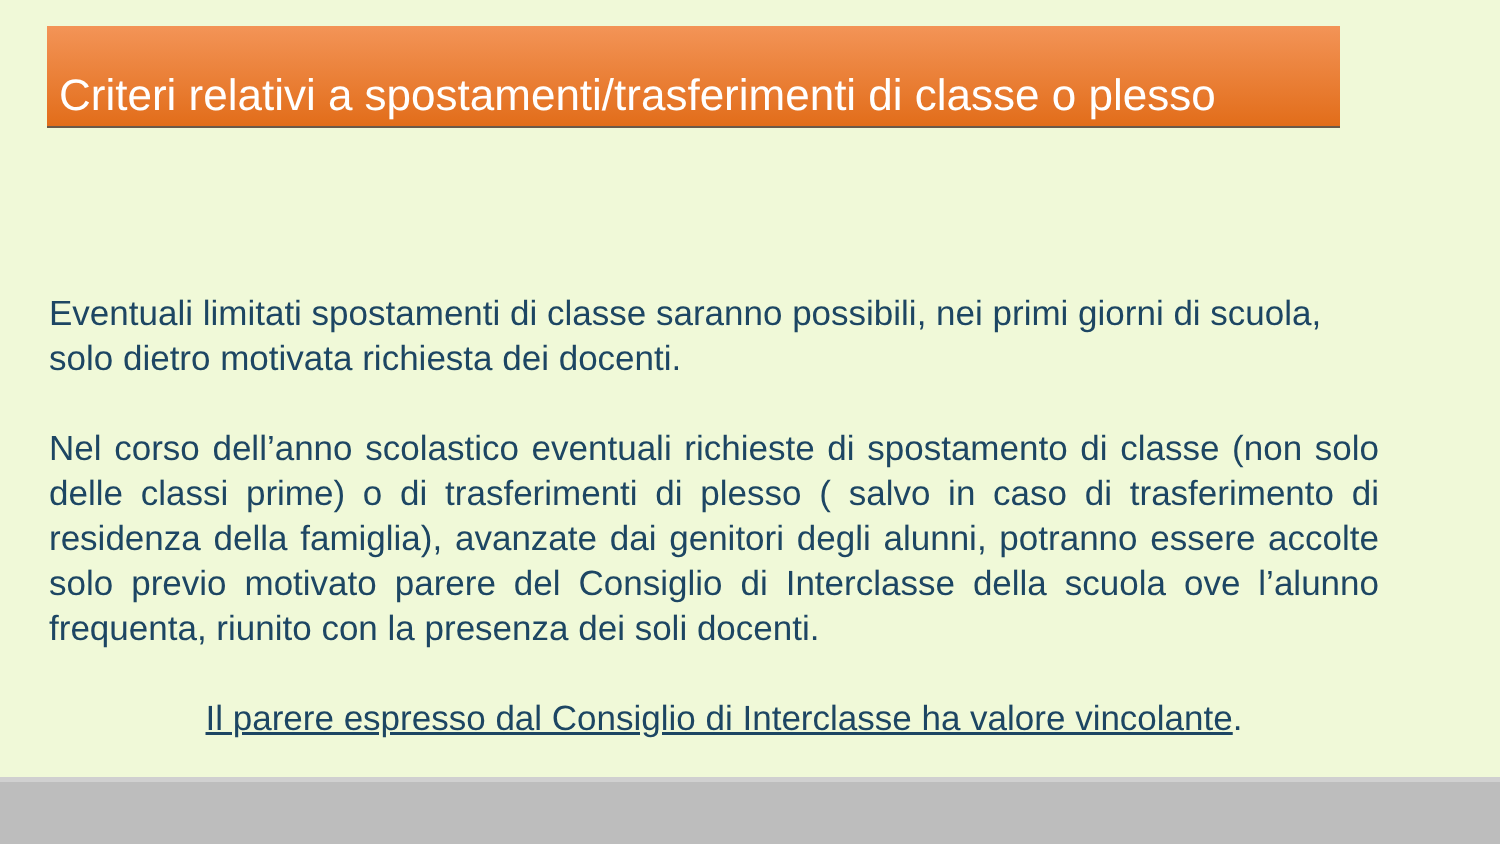Criteri relativi a spostamenti/trasferimenti di classe o plesso
Eventuali limitati spostamenti di classe saranno possibili, nei primi giorni di scuola, solo dietro motivata richiesta dei docenti.
Nel corso dell’anno scolastico eventuali richieste di spostamento di classe (non solo delle classi prime) o di trasferimenti di plesso ( salvo in caso di trasferimento di residenza della famiglia), avanzate dai genitori degli alunni, potranno essere accolte solo previo motivato parere del Consiglio di Interclasse della scuola ove l’alunno frequenta, riunito con la presenza dei soli docenti.
Il parere espresso dal Consiglio di Interclasse ha valore vincolante.